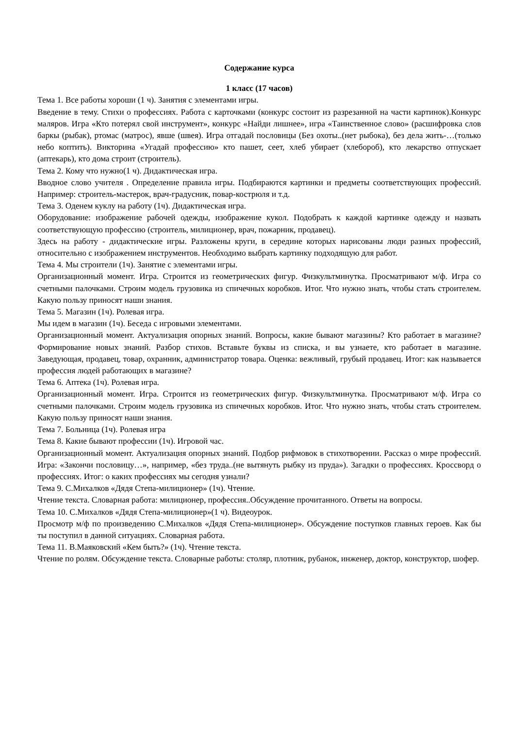Содержание курса
1 класс (17 часов)
Тема 1. Все работы хороши (1 ч). Занятия с элементами игры.
Введение в тему. Стихи о профессиях. Работа с карточками (конкурс состоит из разрезанной на части картинок).Конкурс маляров. Игра «Кто потерял свой инструмент», конкурс «Найди лишнее», игра «Таинственное слово» (расшифровка слов баркы (рыбак), ртомас (матрос), явше (швея). Игра отгадай пословицы (Без охоты..(нет рыбока), без дела жить-…(только небо коптить). Викторина «Угадай профессию» кто пашет, сеет, хлеб убирает (хлебороб), кто лекарство отпускает (аптекарь), кто дома строит (строитель).
Тема 2. Кому что нужно(1 ч). Дидактическая игра.
Вводное слово учителя . Определение правила игры. Подбираются картинки и предметы соответствующих профессий. Например: строитель-мастерок, врач-градусник, повар-кострюля и т.д.
Тема 3. Оденем куклу на работу (1ч). Дидактическая игра.
Оборудование: изображение рабочей одежды, изображение кукол. Подобрать к каждой картинке одежду и назвать соответствующую профессию (строитель, милиционер, врач, пожарник, продавец).
Здесь на работу - дидактические игры. Разложены круги, в середине которых нарисованы люди разных профессий, относительно с изображением инструментов. Необходимо выбрать картинку подходящую для работ.
Тема 4. Мы строители (1ч). Занятие с элементами игры.
Организационный момент. Игра. Строится из геометрических фигур. Физкультминутка. Просматривают м/ф. Игра со счетными палочками. Строим модель грузовика из спичечных коробков. Итог. Что нужно знать, чтобы стать строителем. Какую пользу приносят наши знания.
Тема 5. Магазин (1ч). Ролевая игра.
Мы идем в магазин (1ч). Беседа с игровыми элементами.
Организационный момент. Актуализация опорных знаний. Вопросы, какие бывают магазины? Кто работает в магазине? Формирование новых знаний. Разбор стихов. Вставьте буквы из списка, и вы узнаете, кто работает в магазине. Заведующая, продавец, товар, охранник, администратор товара. Оценка: вежливый, грубый продавец. Итог: как называется профессия людей работающих в магазине?
Тема 6. Аптека (1ч). Ролевая игра.
Организационный момент. Игра. Строится из геометрических фигур. Физкультминутка. Просматривают м/ф. Игра со счетными палочками. Строим модель грузовика из спичечных коробков. Итог. Что нужно знать, чтобы стать строителем. Какую пользу приносят наши знания.
Тема 7. Больница (1ч). Ролевая игра
Тема 8. Какие бывают профессии (1ч). Игровой час.
Организационный момент. Актуализация опорных знаний. Подбор рифмовок в стихотворении. Рассказ о мире профессий. Игра: «Закончи пословицу…», например, «без труда..(не вытянуть рыбку из пруда»). Загадки о профессиях. Кроссворд о профессиях. Итог: о каких профессиях мы сегодня узнали?
Тема 9. С.Михалков «Дядя Степа-милиционер» (1ч). Чтение.
Чтение текста. Словарная работа: милиционер, профессия..Обсуждение прочитанного. Ответы на вопросы.
Тема 10. С.Михалков «Дядя Степа-милиционер»(1 ч). Видеоурок.
Просмотр м/ф по произведению С.Михалков «Дядя Степа-милиционер». Обсуждение поступков главных героев. Как бы ты поступил в данной ситуациях. Словарная работа.
Тема 11. В.Маяковский «Кем быть?» (1ч). Чтение текста.
Чтение по ролям. Обсуждение текста. Словарные работы: столяр, плотник, рубанок, инженер, доктор, конструктор, шофер.